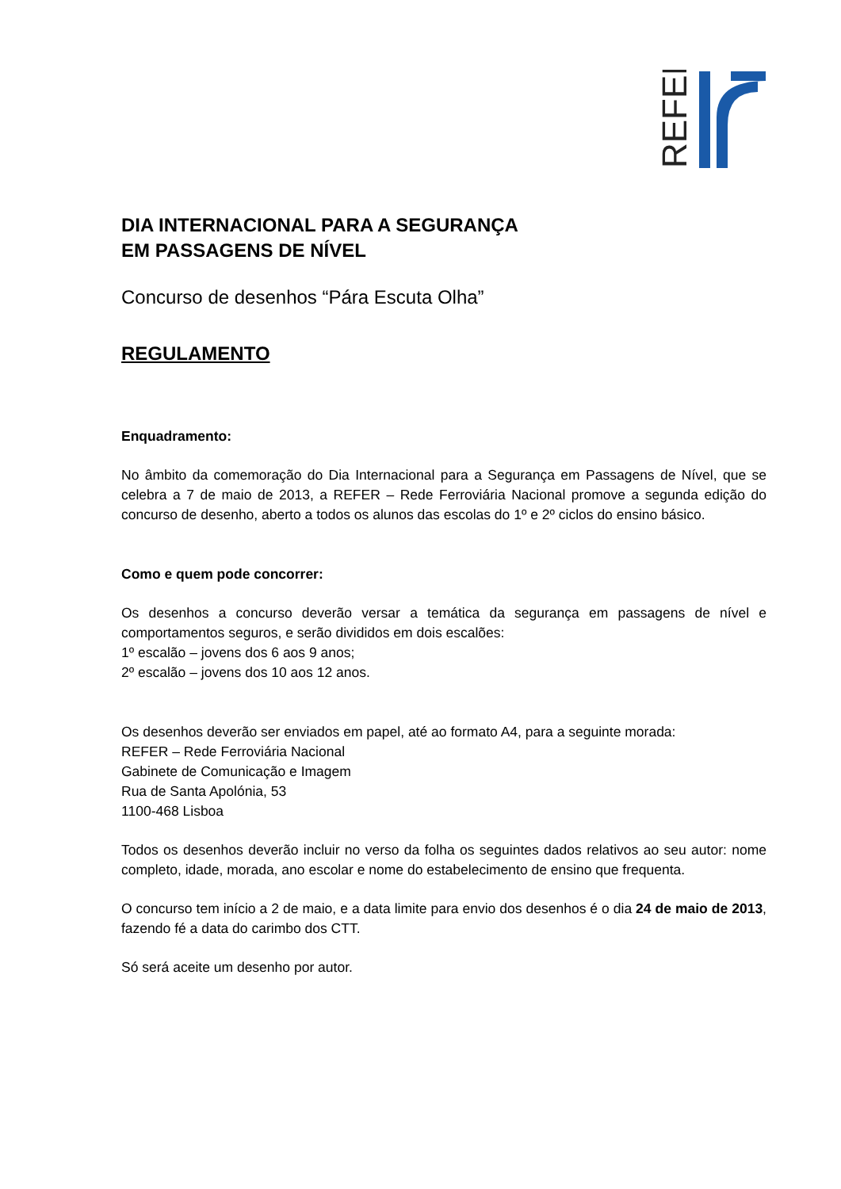REFER
DIA INTERNACIONAL PARA A SEGURANÇA
EM PASSAGENS DE NÍVEL
Concurso de desenhos “Pára Escuta Olha”
REGULAMENTO
Enquadramento:
No âmbito da comemoração do Dia Internacional para a Segurança em Passagens de Nível, que se celebra a 7 de maio de 2013, a REFER – Rede Ferroviária Nacional promove a segunda edição do concurso de desenho, aberto a todos os alunos das escolas do 1º e 2º ciclos do ensino básico.
Como e quem pode concorrer:
Os desenhos a concurso deverão versar a temática da segurança em passagens de nível e comportamentos seguros, e serão divididos em dois escalões:
1º escalão – jovens dos 6 aos 9 anos;
2º escalão – jovens dos 10 aos 12 anos.
Os desenhos deverão ser enviados em papel, até ao formato A4, para a seguinte morada:
REFER – Rede Ferroviária Nacional
Gabinete de Comunicação e Imagem
Rua de Santa Apolónia, 53
1100-468 Lisboa
Todos os desenhos deverão incluir no verso da folha os seguintes dados relativos ao seu autor: nome completo, idade, morada, ano escolar e nome do estabelecimento de ensino que frequenta.
O concurso tem início a 2 de maio, e a data limite para envio dos desenhos é o dia 24 de maio de 2013, fazendo fé a data do carimbo dos CTT.
Só será aceite um desenho por autor.